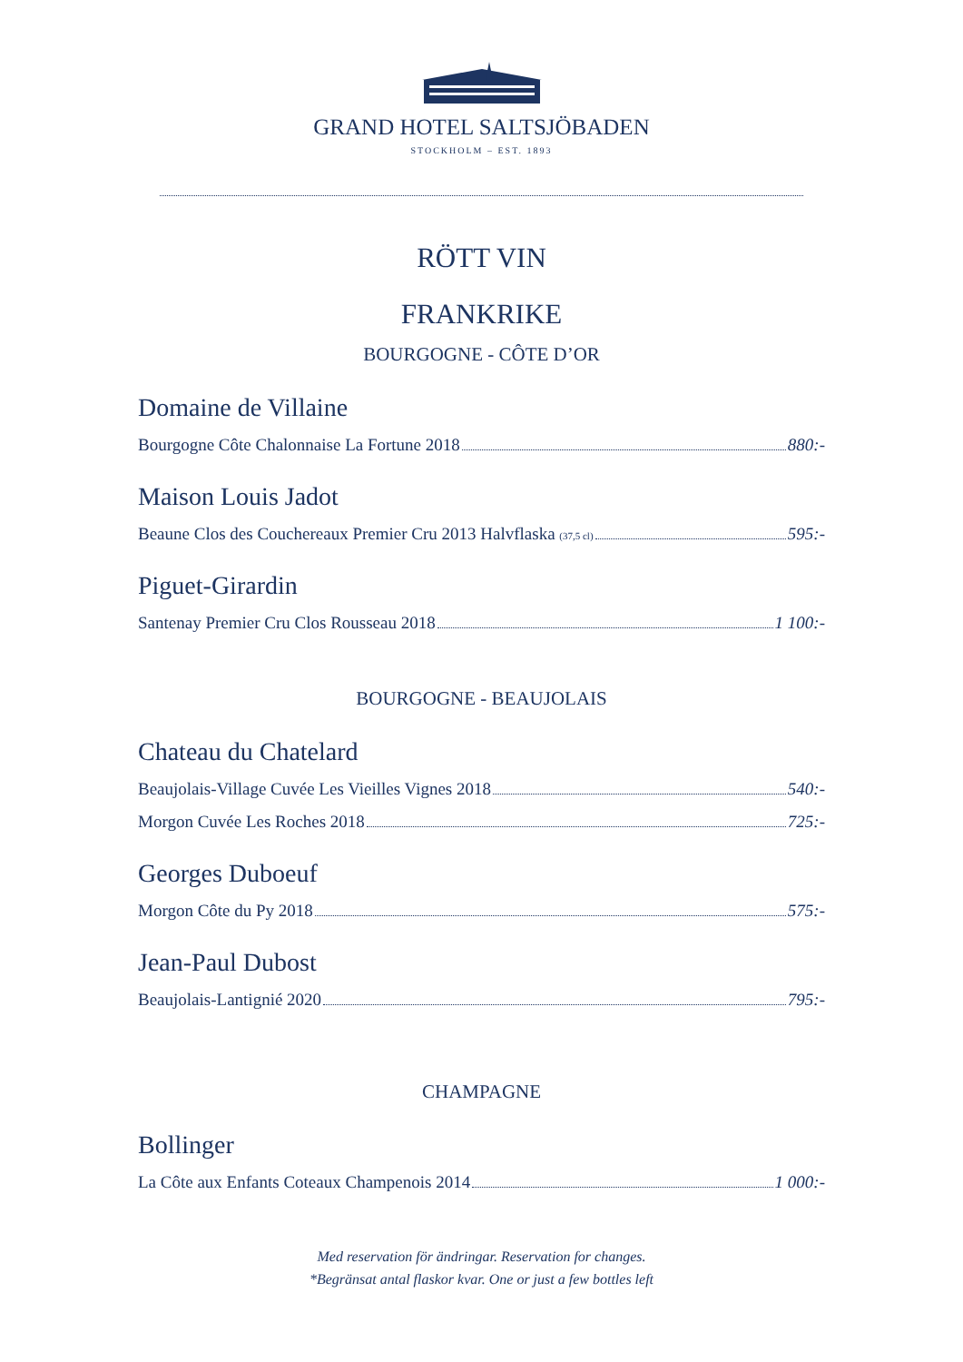GRAND HOTEL SALTSJÖBADEN
STOCKHOLM – EST. 1893
RÖTT VIN
FRANKRIKE
BOURGOGNE - CÔTE D’OR
Domaine de Villaine
Bourgogne Côte Chalonnaise La Fortune 2018 880:-
Maison Louis Jadot
Beaune Clos des Couchereaux Premier Cru 2013 Halvflaska (37,5 cl) 595:-
Piguet-Girardin
Santenay Premier Cru Clos Rousseau 2018 1 100:-
BOURGOGNE - BEAUJOLAIS
Chateau du Chatelard
Beaujolais-Village Cuvée Les Vieilles Vignes 2018 540:-
Morgon Cuvée Les Roches 2018 725:-
Georges Duboeuf
Morgon Côte du Py 2018 575:-
Jean-Paul Dubost
Beaujolais-Lantignié 2020 795:-
CHAMPAGNE
Bollinger
La Côte aux Enfants Coteaux Champenois 2014 1 000:-
Med reservation för ändringar. Reservation for changes.
*Begränsat antal flaskor kvar. One or just a few bottles left